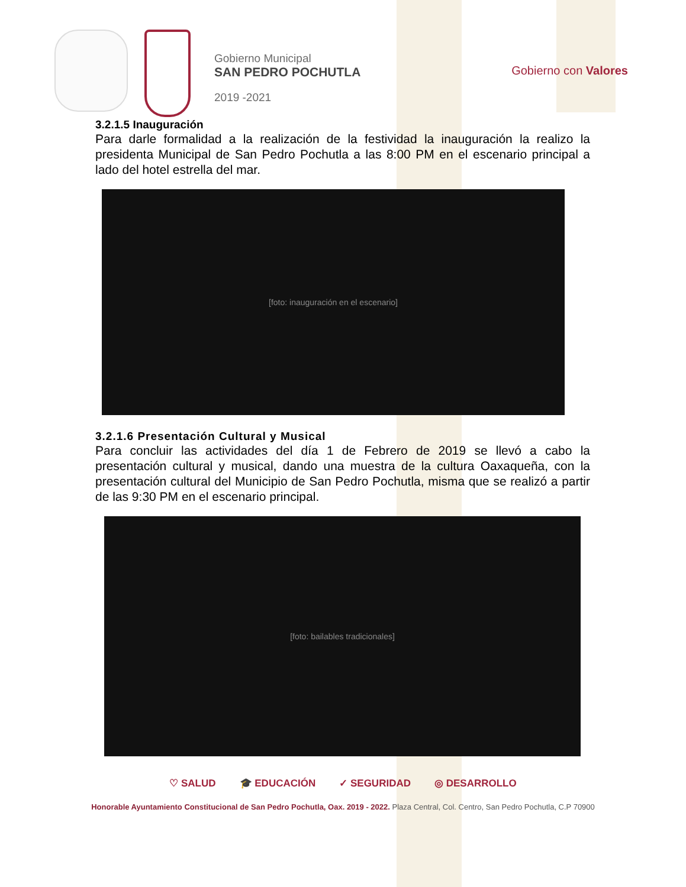Gobierno Municipal
SAN PEDRO POCHUTLA
2019 -2021
Gobierno con Valores
3.2.1.5 Inauguración
Para darle formalidad a la realización de la festividad la inauguración la realizo la presidenta Municipal de San Pedro Pochutla a las 8:00 PM en el escenario principal a lado del hotel estrella del mar.
[foto: inauguración en el escenario]
3.2.1.6 Presentación Cultural y Musical
Para concluir las actividades del día 1 de Febrero de 2019 se llevó a cabo la presentación cultural y musical, dando una muestra de la cultura Oaxaqueña, con la presentación cultural del Municipio de San Pedro Pochutla, misma que se realizó a partir de las 9:30 PM en el escenario principal.
[foto: bailables tradicionales]
♡ SALUD 🎓 EDUCACIÓN ✓ SEGURIDAD ◎ DESARROLLO
Honorable Ayuntamiento Constitucional de San Pedro Pochutla, Oax. 2019 - 2022. Plaza Central, Col. Centro, San Pedro Pochutla, C.P 70900